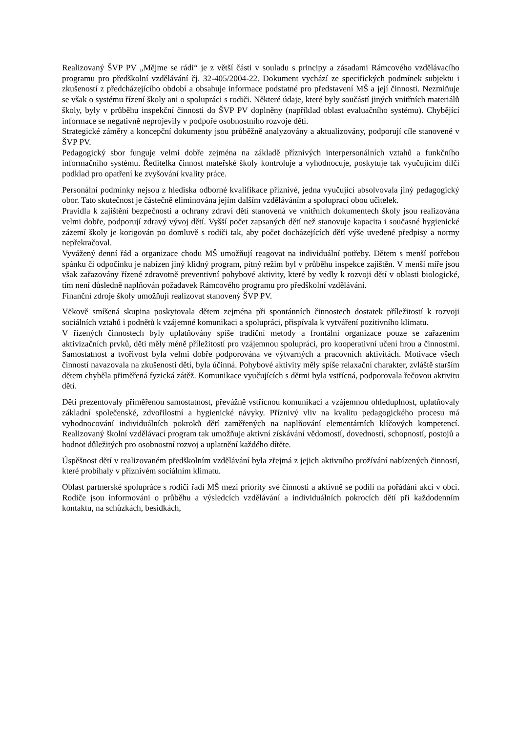Realizovaný ŠVP PV „Mějme se rádi“ je z větší části v souladu s principy a zásadami Rámcového vzdělávacího programu pro předškolní vzdělávání čj. 32-405/2004-22. Dokument vychází ze specifických podmínek subjektu i zkušeností z předcházejícího období a obsahuje informace podstatné pro představení MŠ a její činnosti. Nezmiňuje se však o systému řízení školy ani o spolupráci s rodiči. Některé údaje, které byly součástí jiných vnitřních materiálů školy, byly v průběhu inspekční činnosti do ŠVP PV doplněny (například oblast evaluačního systému). Chybějící informace se negativně neprojevily v podpoře osobnostního rozvoje dětí.
Strategické záměry a koncepční dokumenty jsou průběžně analyzovány a aktualizovány, podporují cíle stanovené v ŠVP PV.
Pedagogický sbor funguje velmi dobře zejména na základě příznivých interpersonálních vztahů a funkčního informačního systému. Ředitelka činnost mateřské školy kontroluje a vyhodnocuje, poskytuje tak vyučujícím dílčí podklad pro opatření ke zvyšování kvality práce.
Personální podmínky nejsou z hlediska odborné kvalifikace příznivé, jedna vyučující absolvovala jiný pedagogický obor. Tato skutečnost je částečně eliminována jejím dalším vzděláváním a spoluprací obou učitelek.
Pravidla k zajištění bezpečnosti a ochrany zdraví dětí stanovená ve vnitřních dokumentech školy jsou realizována velmi dobře, podporují zdravý vývoj dětí. Vyšší počet zapsaných dětí než stanovuje kapacita i současné hygienické zázemí školy je korigován po domluvě s rodiči tak, aby počet docházejících dětí výše uvedené předpisy a normy nepřekračoval.
Vyvážený denní řád a organizace chodu MŠ umožňují reagovat na individuální potřeby. Dětem s menší potřebou spánku či odpočinku je nabízen jiný klidný program, pitný režim byl v průběhu inspekce zajištěn. V menší míře jsou však zařazovány řízené zdravotně preventivní pohybové aktivity, které by vedly k rozvoji dětí v oblasti biologické, tím není důsledně naplňován požadavek Rámcového programu pro předškolní vzdělávání.
Finanční zdroje školy umožňují realizovat stanovený ŠVP PV.
Věkově smíšená skupina poskytovala dětem zejména při spontánních činnostech dostatek příležitostí k rozvoji sociálních vztahů i podnětů k vzájemné komunikaci a spolupráci, přispívala k vytváření pozitivního klimatu.
V řízených činnostech byly uplatňovány spíše tradiční metody a frontální organizace pouze se zařazením aktivizačních prvků, děti měly méně příležitostí pro vzájemnou spolupráci, pro kooperativní učení hrou a činnostmi. Samostatnost a tvořivost byla velmi dobře podporována ve výtvarných a pracovních aktivitách. Motivace všech činností navazovala na zkušenosti dětí, byla účinná. Pohybové aktivity měly spíše relaxační charakter, zvláště starším dětem chyběla přiměřená fyzická zátěž. Komunikace vyučujících s dětmi byla vstřícná, podporovala řečovou aktivitu dětí.
Děti prezentovaly přiměřenou samostatnost, převážně vstřícnou komunikaci a vzájemnou ohleduplnost, uplatňovaly základní společenské, zdvořilostní a hygienické návyky. Příznivý vliv na kvalitu pedagogického procesu má vyhodnocování individuálních pokroků dětí zaměřených na naplňování elementárních klíčových kompetencí. Realizovaný školní vzdělávací program tak umožňuje aktivní získávání vědomostí, dovedností, schopností, postojů a hodnot důležitých pro osobnostní rozvoj a uplatnění každého dítěte.
Úspěšnost dětí v realizovaném předškolním vzdělávání byla zřejmá z jejich aktivního prožívání nabízených činností, které probíhaly v příznivém sociálním klimatu.
Oblast partnerské spolupráce s rodiči řadí MŠ mezi priority své činnosti a aktivně se podílí na pořádání akcí v obci. Rodiče jsou informováni o průběhu a výsledcích vzdělávání a individuálních pokrocích dětí při každodenním kontaktu, na schůzkách, besídkách,